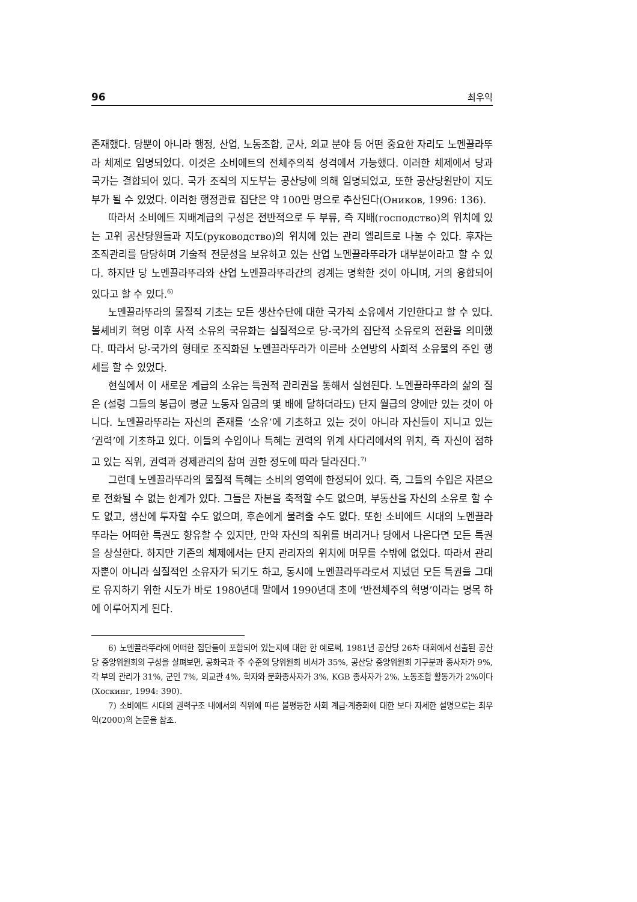96 최우익
존재했다. 당뿐이 아니라 행정, 산업, 노동조합, 군사, 외교 분야 등 어떤 중요한 자리도 노멘끌라뚜라 체제로 임명되었다. 이것은 소비에트의 전체주의적 성격에서 가능했다. 이러한 체제에서 당과 국가는 결합되어 있다. 국가 조직의 지도부는 공산당에 의해 임명되었고, 또한 공산당원만이 지도부가 될 수 있었다. 이러한 행정관료 집단은 약 100만 명으로 추산된다(Оников, 1996: 136).
따라서 소비에트 지배계급의 구성은 전반적으로 두 부류, 즉 지배(господство)의 위치에 있는 고위 공산당원들과 지도(руководство)의 위치에 있는 관리 엘리트로 나눌 수 있다. 후자는 조직관리를 담당하며 기술적 전문성을 보유하고 있는 산업 노멘끌라뚜라가 대부분이라고 할 수 있다. 하지만 당 노멘끌라뚜라와 산업 노멘끌라뚜라간의 경계는 명확한 것이 아니며, 거의 융합되어 있다고 할 수 있다.<sup>6)</sup>
노멘끌라뚜라의 물질적 기초는 모든 생산수단에 대한 국가적 소유에서 기인한다고 할 수 있다. 볼셰비키 혁명 이후 사적 소유의 국유화는 실질적으로 당-국가의 집단적 소유로의 전환을 의미했다. 따라서 당-국가의 형태로 조직화된 노멘끌라뚜라가 이른바 소연방의 사회적 소유물의 주인 행세를 할 수 있었다.
현실에서 이 새로운 계급의 소유는 특권적 관리권을 통해서 실현된다. 노멘끌라뚜라의 삶의 질은 (설령 그들의 봉급이 평균 노동자 임금의 몇 배에 달하더라도) 단지 월급의 양에만 있는 것이 아니다. 노멘끌라뚜라는 자신의 존재를 ‘소유’에 기초하고 있는 것이 아니라 자신들이 지니고 있는 ‘권력’에 기초하고 있다. 이들의 수입이나 특혜는 권력의 위계 사다리에서의 위치, 즉 자신이 점하고 있는 직위, 권력과 경제관리의 참여 권한 정도에 따라 달라진다.<sup>7)</sup>
그런데 노멘끌라뚜라의 물질적 특혜는 소비의 영역에 한정되어 있다. 즉, 그들의 수입은 자본으로 전화될 수 없는 한계가 있다. 그들은 자본을 축적할 수도 없으며, 부동산을 자신의 소유로 할 수도 없고, 생산에 투자할 수도 없으며, 후손에게 물려줄 수도 없다. 또한 소비에트 시대의 노멘끌라뚜라는 어떠한 특권도 향유할 수 있지만, 만약 자신의 직위를 버리거나 당에서 나온다면 모든 특권을 상실한다. 하지만 기존의 체제에서는 단지 관리자의 위치에 머무를 수밖에 없었다. 따라서 관리자뿐이 아니라 실질적인 소유자가 되기도 하고, 동시에 노멘끌라뚜라로서 지녔던 모든 특권을 그대로 유지하기 위한 시도가 바로 1980년대 말에서 1990년대 초에 ‘반전체주의 혁명’이라는 명목 하에 이루어지게 된다.
6) 노멘끌라뚜라에 어떠한 집단들이 포함되어 있는지에 대한 한 예로써, 1981년 공산당 26차 대회에서 선출된 공산당 중앙위원회의 구성을 살펴보면, 공화국과 주 수준의 당위원회 비서가 35%, 공산당 중앙위원회 기구분과 종사자가 9%, 각 부의 관리가 31%, 군인 7%, 외교관 4%, 학자와 문화종사자가 3%, KGB 종사자가 2%, 노동조합 활동가가 2%이다(Хоскинг, 1994: 390).
7) 소비에트 시대의 권력구조 내에서의 직위에 따른 불평등한 사회 계급·계층화에 대한 보다 자세한 설명으로는 최우익(2000)의 논문을 참조.